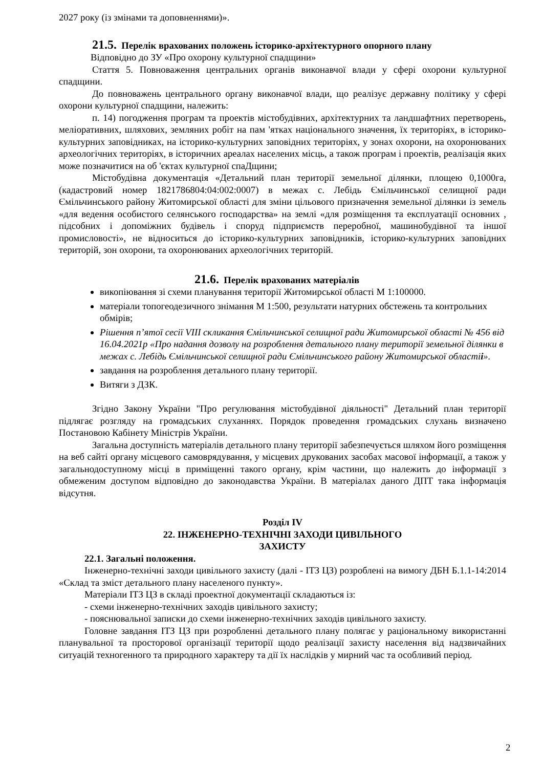2027 року (із змінами та доповненнями)».
21.5. Перелік врахованих положень історико-архітектурного опорного плану
Відповідно до ЗУ «Про охорону культурної спадщини»
Стаття 5. Повноваження центральних органів виконавчої влади у сфері охорони культурної спадщини.
До повноважень центрального органу виконавчої влади, що реалізує державну політику у сфері охорони культурної спадщини, належить:
п. 14) погодження програм та проектів містобудівних, архітектурних та ландшафтних перетворень, меліоративних, шляхових, земляних робіт на пам 'ятках національного значення, їх територіях, в історико-культурних заповідниках, на історико-культурних заповідних територіях, у зонах охорони, на охоронюваних археологічних територіях, в історичних ареалах населених місць, а також програм і проектів, реалізація яких може позначитися на об 'єктах культурної спаДщини;
Містобудівна документація «Детальний план території земельної ділянки, площею 0,1000га, (кадастровий номер 1821786804:04:002:0007) в межах с. Лебідь Ємільчинської селищної ради Ємільчинського району Житомирської області для зміни цільового призначення земельної ділянки із земель «для ведення особистого селянського господарства» на землі «для розміщення та експлуатації основних , підсобних і допоміжних будівель і споруд підприємств переробної, машинобудівної та іншої промисловості», не відноситься до історико-культурних заповідників, історико-культурних заповідних територій, зон охорони, та охоронюваних археологічних територій.
21.6. Перелік врахованих матеріалів
викопіювання зі схеми планування території Житомирської області М 1:100000.
матеріали топогеодезичного знімання М 1:500, результати натурних обстежень та контрольних обмірів;
Рішення п’ятої сесії VIII скликання Ємільчинської селищної ради Житомирської області № 456 від 16.04.2021р «Про надання дозволу на розроблення детального плану території земельної ділянки в межах с. Лебідь Ємільчинської селищної ради Ємільчинського району Житомирської області і».
завдання на розроблення детального плану території.
Витяги з ДЗК.
Згідно Закону України "Про регулювання містобудівної діяльності" Детальний план території підлягає розгляду на громадських слуханнях. Порядок проведення громадських слухань визначено Постановою Кабінету Міністрів України.
Загальна доступність матеріалів детального плану території забезпечується шляхом його розміщення на веб сайті органу місцевого самоврядування, у місцевих друкованих засобах масової інформації, а також у загальнодоступному місці в приміщенні такого органу, крім частини, що належить до інформації з обмеженим доступом відповідно до законодавства України. В матеріалах даного ДПТ така інформація відсутня.
Розділ IV
22. ІНЖЕНЕРНО-ТЕХНІЧНІ ЗАХОДИ ЦИВІЛЬНОГО
ЗАХИСТУ
22.1. Загальні положення.
Інженерно-технічні заходи цивільного захисту (далі - ІТЗ ЦЗ) розроблені на вимогу ДБН Б.1.1-14:2014 «Склад та зміст детального плану населеного пункту».
Матеріали ІТЗ ЦЗ в складі проектної документації складаються із:
- схеми інженерно-технічних заходів цивільного захисту;
- пояснювальної записки до схеми інженерно-технічних заходів цивільного захисту.
Головне завдання ІТЗ ЦЗ при розробленні детального плану полягає у раціональному використанні планувальної та просторової організації території щодо реалізації захисту населення від надзвичайних ситуацій техногенного та природного характеру та дії їх наслідків у мирний час та особливий період.
2